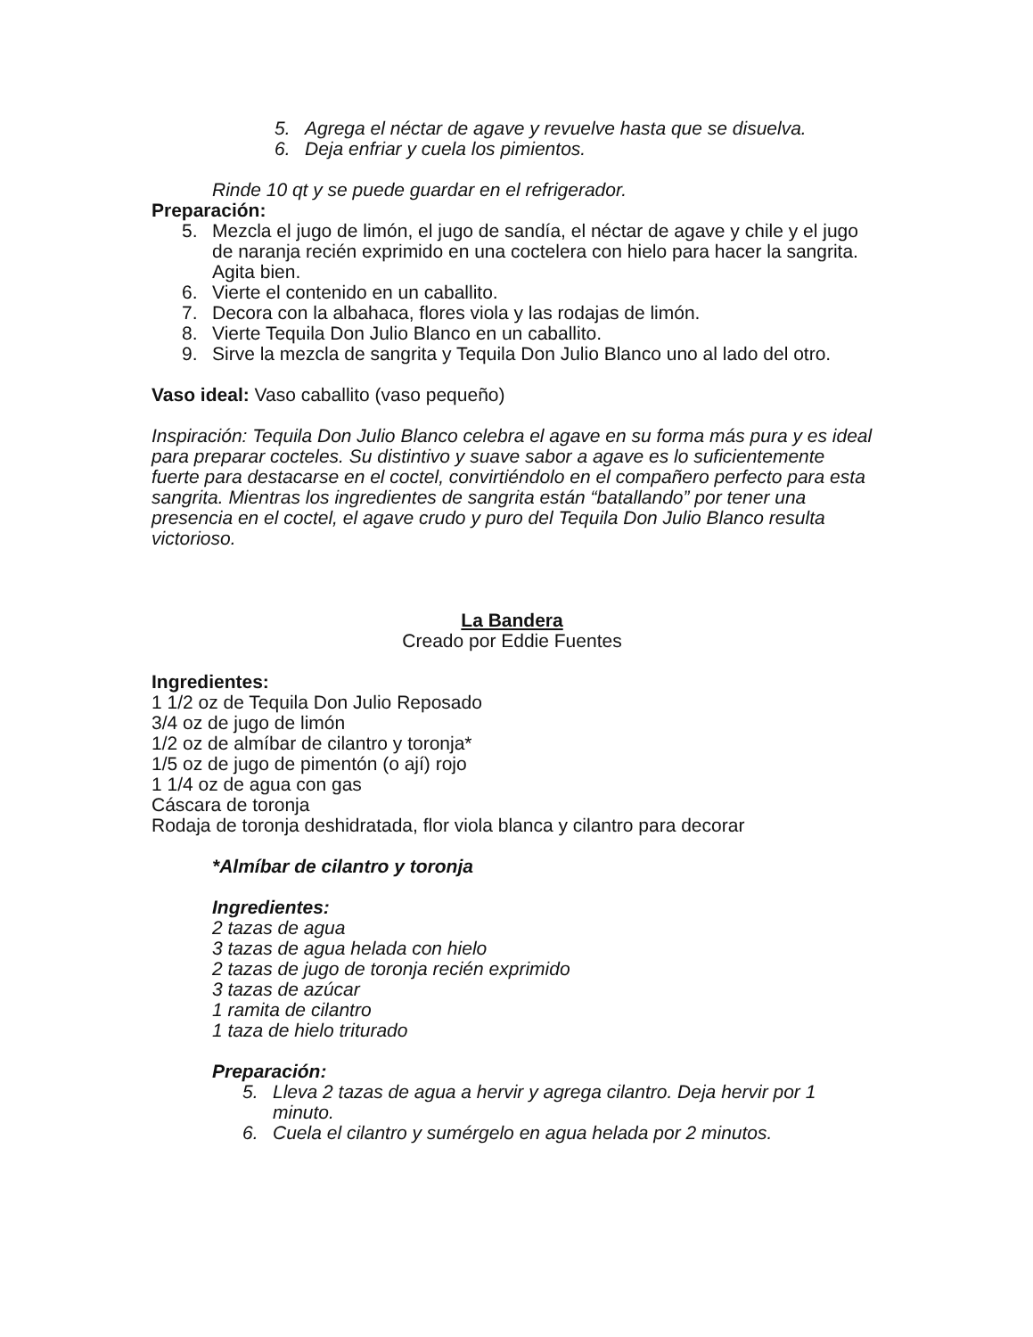5. Agrega el néctar de agave y revuelve hasta que se disuelva.
6. Deja enfriar y cuela los pimientos.
Rinde 10 qt y se puede guardar en el refrigerador.
Preparación:
5. Mezcla el jugo de limón, el jugo de sandía, el néctar de agave y chile y el jugo de naranja recién exprimido en una coctelera con hielo para hacer la sangrita. Agita bien.
6. Vierte el contenido en un caballito.
7. Decora con la albahaca, flores viola y las rodajas de limón.
8. Vierte Tequila Don Julio Blanco en un caballito.
9. Sirve la mezcla de sangrita y Tequila Don Julio Blanco uno al lado del otro.
Vaso ideal: Vaso caballito (vaso pequeño)
Inspiración: Tequila Don Julio Blanco celebra el agave en su forma más pura y es ideal para preparar cocteles. Su distintivo y suave sabor a agave es lo suficientemente fuerte para destacarse en el coctel, convirtiéndolo en el compañero perfecto para esta sangrita. Mientras los ingredientes de sangrita están “batallando” por tener una presencia en el coctel, el agave crudo y puro del Tequila Don Julio Blanco resulta victorioso.
La Bandera
Creado por Eddie Fuentes
Ingredientes:
1 1/2 oz de Tequila Don Julio Reposado
3/4 oz de jugo de limón
1/2 oz de almíbar de cilantro y toronja*
1/5 oz de jugo de pimentón (o ají) rojo
1 1/4 oz de agua con gas
Cáscara de toronja
Rodaja de toronja deshidratada, flor viola blanca y cilantro para decorar
*Almíbar de cilantro y toronja
Ingredientes:
2 tazas de agua
3 tazas de agua helada con hielo
2 tazas de jugo de toronja recién exprimido
3 tazas de azúcar
1 ramita de cilantro
1 taza de hielo triturado
Preparación:
5. Lleva 2 tazas de agua a hervir y agrega cilantro. Deja hervir por 1 minuto.
6. Cuela el cilantro y sumérgelo en agua helada por 2 minutos.